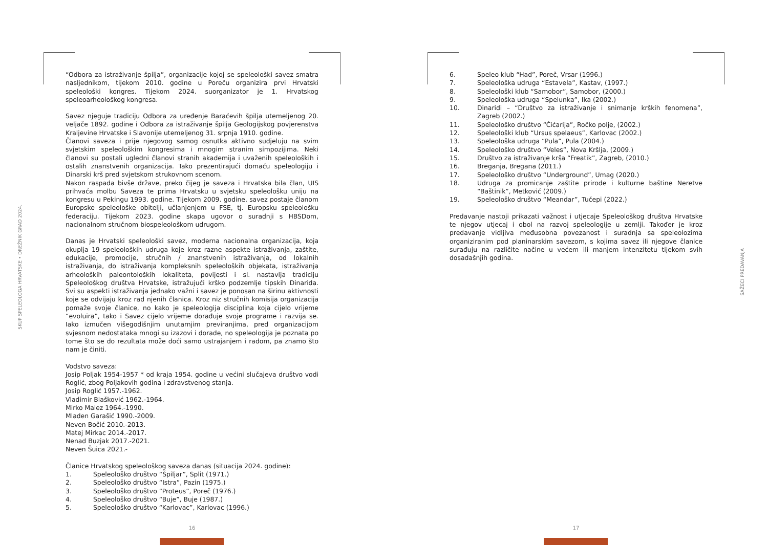SKUP SPELEOLOGA HRVATSKE • DREŽNIK GRAD 2024.
“Odbora za istraživanje špilja”, organizacije kojoj se speleološki savez smatra nasljednikom, tijekom 2010. godine u Poreču organizira prvi Hrvatski speleološki kongres. Tijekom 2024. suorganizator je 1. Hrvatskog speleoarheološkog kongresa.
Savez njeguje tradiciju Odbora za uređenje Baraćevih špilja utemeljenog 20. veljače 1892. godine i Odbora za istraživanje špilja Geologijskog povjerenstva Kraljevine Hrvatske i Slavonije utemeljenog 31. srpnja 1910. godine.
Članovi saveza i prije njegovog samog osnutka aktivno sudjeluju na svim svjetskim speleološkim kongresima i mnogim stranim simpozijima. Neki članovi su postali ugledni članovi stranih akademija i uvaženih speleoloških i ostalih znanstvenih organizacija. Tako prezentirajući domaću speleologiju i Dinarski krš pred svjetskom strukovnom scenom.
Nakon raspada bivše države, preko čijeg je saveza i Hrvatska bila član, UIS prihvaća molbu Saveza te prima Hrvatsku u svjetsku speleološku uniju na kongresu u Pekingu 1993. godine. Tijekom 2009. godine, savez postaje članom Europske speleološke obitelji, učlanjenjem u FSE, tj. Europsku speleološku federaciju. Tijekom 2023. godine skapa ugovor o suradnji s HBSDom, nacionalnom stručnom biospeleološkom udrugom.
Danas je Hrvatski speleološki savez, moderna nacionalna organizacija, koja okuplja 19 speleoloških udruga koje kroz razne aspekte istraživanja, zaštite, edukacije, promocije, stručnih / znanstvenih istraživanja, od lokalnih istraživanja, do istraživanja kompleksnih speleoloških objekata, istraživanja arheoloških paleontoloških lokaliteta, povijesti i sl. nastavlja tradiciju Speleološkog društva Hrvatske, istražujući krško podzemlje tipskih Dinarida. Svi su aspekti istraživanja jednako važni i savez je ponosan na širinu aktivnosti koje se odvijaju kroz rad njenih članica. Kroz niz stručnih komisija organizacija pomaže svoje članice, no kako je speleologija disciplina koja cijelo vrijeme “evoluira”, tako i Savez cijelo vrijeme dorađuje svoje programe i razvija se. Iako izmučen višegodišnjim unutarnjim previranjima, pred organizacijom svjesnom nedostataka mnogi su izazovi i dorade, no speleologija je poznata po tome što se do rezultata može doći samo ustrajanjem i radom, pa znamo što nam je činiti.
Vodstvo saveza:
Josip Poljak 1954-1957 * od kraja 1954. godine u većini slučajeva društvo vodi Roglić, zbog Poljakovih godina i zdravstvenog stanja.
Josip Roglić 1957.-1962.
Vladimir Blašković 1962.-1964.
Mirko Malez 1964.-1990.
Mladen Garašić 1990.-2009.
Neven Bočić 2010.-2013.
Matej Mirkac 2014.-2017.
Nenad Buzjak 2017.-2021.
Neven Šuica 2021.-
Članice Hrvatskog speleološkog saveza danas (situacija 2024. godine):
1. Speleološko društvo “Špiljar”, Split (1971.)
2. Speleološko društvo “Istra”, Pazin (1975.)
3. Speleološko društvo “Proteus”, Poreč (1976.)
4. Speleološko društvo “Buje”, Buje (1987.)
5. Speleološko društvo “Karlovac”, Karlovac (1996.)
16
SAŽECI PREDAVANJA
6. Speleo klub “Had”, Poreč, Vrsar (1996.)
7. Speleološka udruga “Estavela”, Kastav, (1997.)
8. Speleološki klub “Samobor”, Samobor, (2000.)
9. Speleološka udruga “Spelunka”, Ika (2002.)
10. Dinaridi – “Društvo za istraživanje i snimanje krških fenomena”, Zagreb (2002.)
11. Speleološko društvo “Ćićarija”, Ročko polje, (2002.)
12. Speleološki klub “Ursus spelaeus”, Karlovac (2002.)
13. Speleološka udruga “Pula”, Pula (2004.)
14. Speleološko društvo “Veles”, Nova Kršlja, (2009.)
15. Društvo za istraživanje krša “Freatik”, Zagreb, (2010.)
16. Breganja, Bregana (2011.)
17. Speleološko društvo “Underground”, Umag (2020.)
18. Udruga za promicanje zaštite prirode i kulturne baštine Neretve “Baštinik”, Metković (2009.)
19. Speleološko društvo “Meandar”, Tučepi (2022.)
Predavanje nastoji prikazati važnost i utjecaje Speleološkog društva Hrvatske te njegov utjecaj i obol na razvoj speleologije u zemlji. Također je kroz predavanje vidljiva međusobna povezanost i suradnja sa speleolozima organiziranim pod planinarskim savezom, s kojima savez ili njegove članice surađuju na različite načine u većem ili manjem intenzitetu tijekom svih dosadašnjih godina.
17